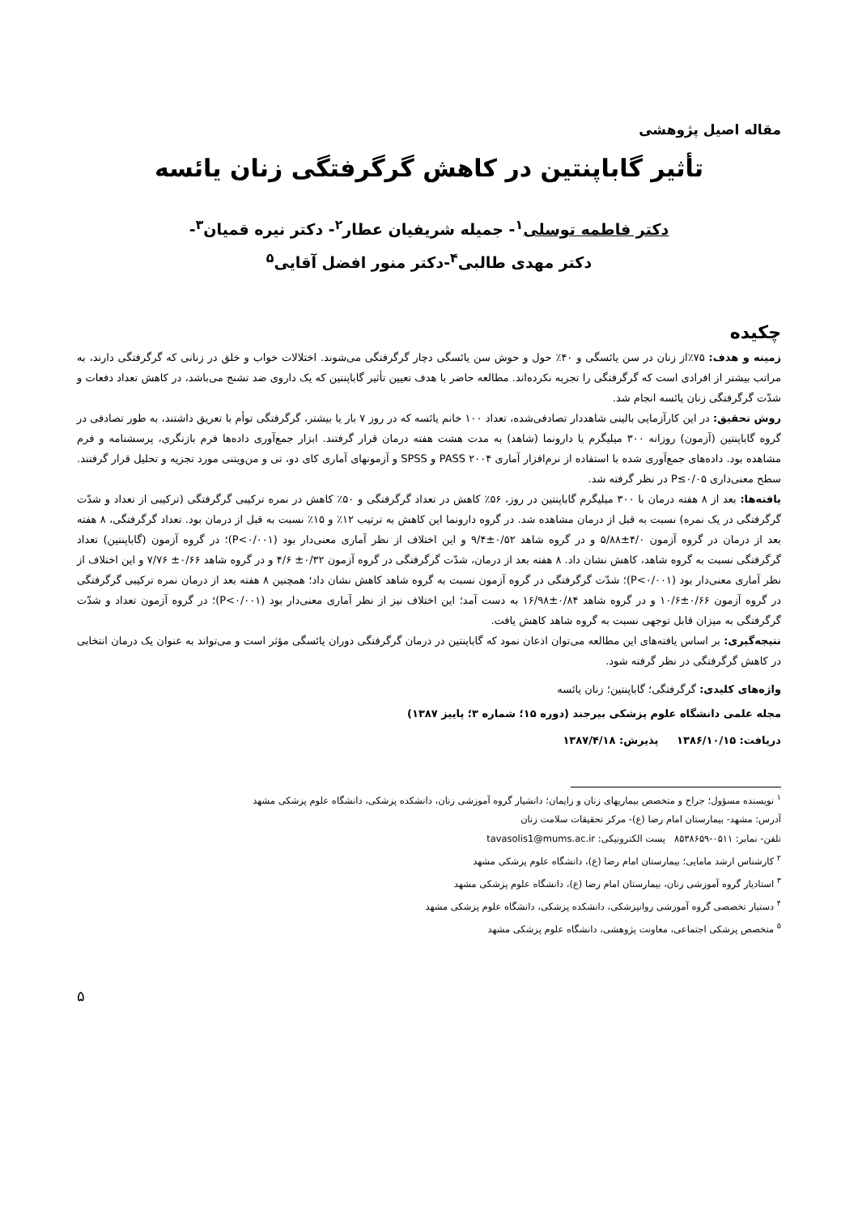مقاله اصیل پژوهشی
تأثیر گاباپنتین در کاهش گرگرفتگی زنان یائسه
دکتر فاطمه توسلی<sup>۱</sup>- جمیله شریفیان عطار<sup>۲</sup>- دکتر نیره قمیان<sup>۳</sup>-
دکتر مهدی طالبی<sup>۴</sup>-دکتر منور افضل آقایی<sup>۵</sup>
چکیده
زمینه و هدف: ۷۵٪از زنان در سن یائسگی و ۴۰٪ حول و حوش سن یائسگی دچار گرگرفتگی می‌شوند. اختلالات خواب و خلق در زنانی که گرگرفتگی دارند، به مراتب بیشتر از افرادی است که گرگرفتگی را تجربه نکرده‌اند. مطالعه حاضر با هدف تعیین تأثیر گاباپنتین که یک داروی ضد تشنج می‌باشد، در کاهش تعداد دفعات و شدّت گرگرفتگی زنان یائسه انجام شد.
روش تحقیق: در این کارآزمایی بالینی شاهددار تصادفی‌شده، تعداد ۱۰۰ خانم یائسه که در روز ۷ بار یا بیشتر، گرگرفتگی توأم با تعریق داشتند، به طور تصادفی در گروه گاباپنتین (آزمون) روزانه ۳۰۰ میلیگرم یا دارونما (شاهد) به مدت هشت هفته درمان قرار گرفتند. ابزار جمع‌آوری داده‌ها فرم بازنگری، پرسشنامه و فرم مشاهده بود. داده‌های جمع‌آوری شده با استفاده از نرم‌افزار آماری PASS ۲۰۰۴ و SPSS و آزمونهای آماری کای دو، تی و من‌ویتنی مورد تجزیه و تحلیل قرار گرفتند. سطح معنی‌داری P≤۰/۰۵ در نظر گرفته شد.
یافته‌ها: بعد از ۸ هفته درمان با ۳۰۰ میلیگرم گاباپنتین در روز، ۵۶٪ کاهش در تعداد گرگرفتگی و ۵۰٪ کاهش در نمره ترکیبی گرگرفتگی (ترکیبی از تعداد و شدّت گرگرفتگی در یک نمره) نسبت به قبل از درمان مشاهده شد. در گروه دارونما این کاهش به ترتیب ۱۲٪ و ۱۵٪ نسبت به قبل از درمان بود. تعداد گرگرفتگی، ۸ هفته بعد از درمان در گروه آزمون ۴/۰±۵/۸۸ و در گروه شاهد ۰/۵۲±۹/۴ و این اختلاف از نظر آماری معنی‌دار بود (P<۰/۰۰۱)؛ در گروه آزمون (گاباپنتین) تعداد گرگرفتگی نسبت به گروه شاهد، کاهش نشان داد. ۸ هفته بعد از درمان، شدّت گرگرفتگی در گروه آزمون ۰/۳۲± ۴/۶ و در گروه شاهد ۰/۶۶± ۷/۷۶ و این اختلاف از نظر آماری معنی‌دار بود (P<۰/۰۰۱)؛ شدّت گرگرفتگی در گروه آزمون نسبت به گروه شاهد کاهش نشان داد؛ همچنین ۸ هفته بعد از درمان نمره ترکیبی گرگرفتگی در گروه آزمون ۰/۶۶±۱۰/۶ و در گروه شاهد ۰/۸۴±۱۶/۹۸ به دست آمد؛ این اختلاف نیز از نظر آماری معنی‌دار بود (P<۰/۰۰۱)؛ در گروه آزمون تعداد و شدّت گرگرفتگی به میزان قابل توجهی نسبت به گروه شاهد کاهش یافت.
نتیجه‌گیری: بر اساس یافته‌های این مطالعه می‌توان اذعان نمود که گاباپنتین در درمان گرگرفتگی دوران یائسگی مؤثر است و می‌تواند به عنوان یک درمان انتخابی در کاهش گرگرفتگی در نظر گرفته شود.
واژه‌های کلیدی: گرگرفتگی؛ گاباپنتین؛ زنان یائسه
مجله علمی دانشگاه علوم پزشکی بیرجند (دوره ۱۵؛ شماره ۳؛ پاییز ۱۳۸۷)
دریافت: ۱۳۸۶/۱۰/۱۵ پذیرش: ۱۳۸۷/۴/۱۸
<sup>۱</sup> نویسنده مسؤول؛ جراح و متخصص بیماریهای زنان و زایمان؛ دانشیار گروه آموزشی زنان، دانشکده پزشکی، دانشگاه علوم پزشکی مشهد
آدرس: مشهد- بیمارستان امام رضا (ع)- مرکز تحقیقات سلامت زنان
تلفن- نمابر: ۰۵۱۱-۸۵۳۸۶۵۹ پست الکترونیکی: tavasolis1@mums.ac.ir
<sup>۲</sup> کارشناس ارشد مامایی؛ بیمارستان امام رضا (ع)، دانشگاه علوم پزشکی مشهد
<sup>۳</sup> استادیار گروه آموزشی زنان، بیمارستان امام رضا (ع)، دانشگاه علوم پزشکی مشهد
<sup>۴</sup> دستیار تخصصی گروه آموزشی روانپزشکی، دانشکده پزشکی، دانشگاه علوم پزشکی مشهد
<sup>۵</sup> متخصص پزشکی اجتماعی، معاونت پژوهشی، دانشگاه علوم پزشکی مشهد
۵